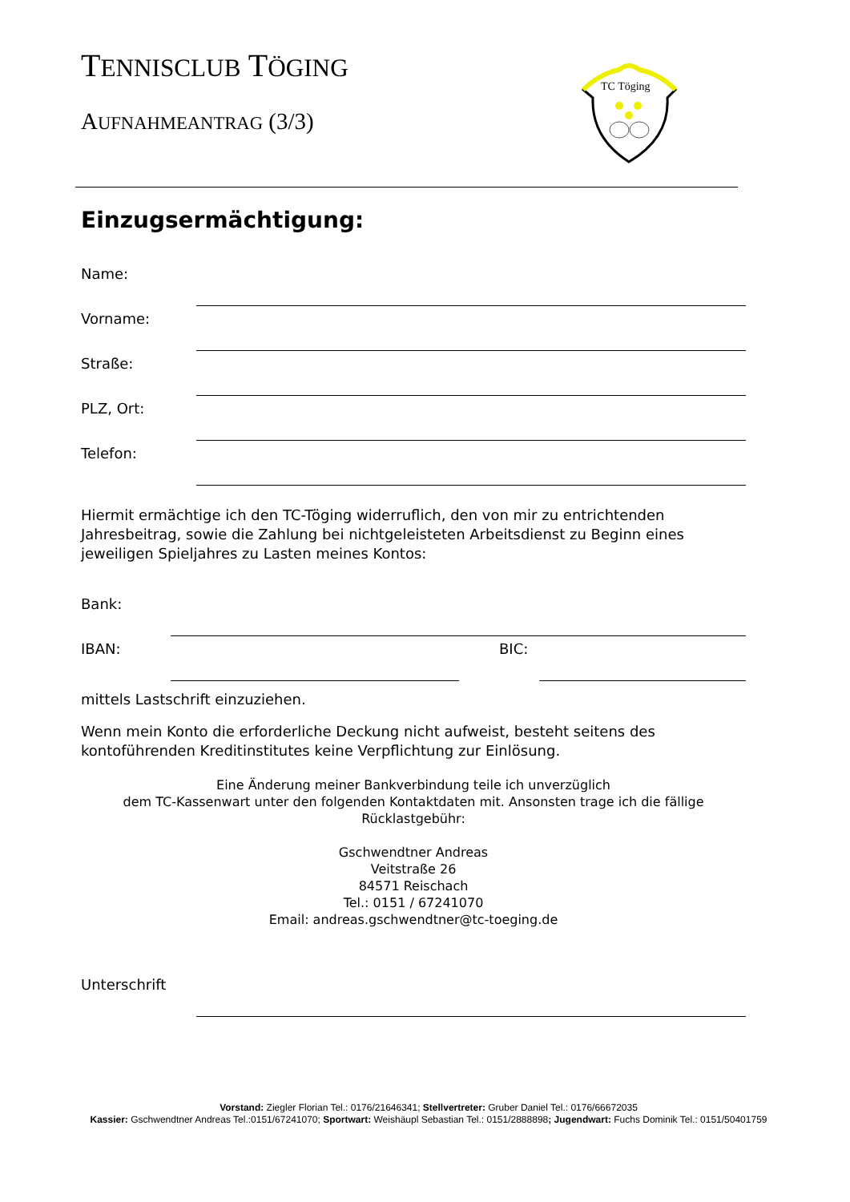TENNISCLUB TÖGING
AUFNAHMEANTRAG (3/3)
TC Töging
Einzugsermächtigung:
Name:
Vorname:
Straße:
PLZ, Ort:
Telefon:
Hiermit ermächtige ich den TC-Töging widerruflich, den von mir zu entrichtenden Jahresbeitrag, sowie die Zahlung bei nichtgeleisteten Arbeitsdienst zu Beginn eines jeweiligen Spieljahres zu Lasten meines Kontos:
Bank:
IBAN: BIC:
mittels Lastschrift einzuziehen.
Wenn mein Konto die erforderliche Deckung nicht aufweist, besteht seitens des kontoführenden Kreditinstitutes keine Verpflichtung zur Einlösung.
Eine Änderung meiner Bankverbindung teile ich unverzüglich
dem TC-Kassenwart unter den folgenden Kontaktdaten mit. Ansonsten trage ich die fällige
Rücklastgebühr:
Gschwendtner Andreas
Veitstraße 26
84571 Reischach
Tel.: 0151 / 67241070
Email: andreas.gschwendtner@tc-toeging.de
Unterschrift
Vorstand: Ziegler Florian Tel.: 0176/21646341; Stellvertreter: Gruber Daniel Tel.: 0176/66672035
Kassier: Gschwendtner Andreas Tel.:0151/67241070; Sportwart: Weishäupl Sebastian Tel.: 0151/2888898; Jugendwart: Fuchs Dominik Tel.: 0151/50401759